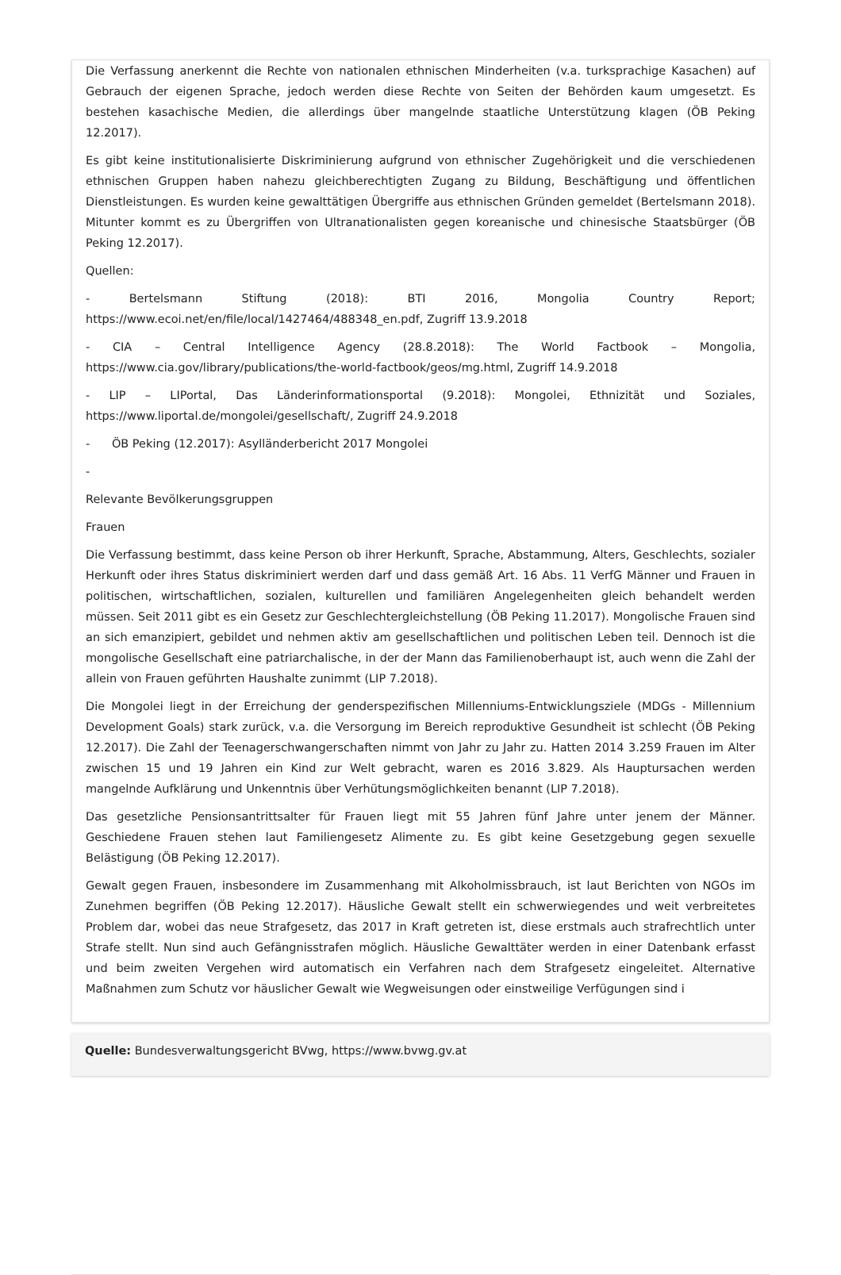Die Verfassung anerkennt die Rechte von nationalen ethnischen Minderheiten (v.a. turksprachige Kasachen) auf Gebrauch der eigenen Sprache, jedoch werden diese Rechte von Seiten der Behörden kaum umgesetzt. Es bestehen kasachische Medien, die allerdings über mangelnde staatliche Unterstützung klagen (ÖB Peking 12.2017).
Es gibt keine institutionalisierte Diskriminierung aufgrund von ethnischer Zugehörigkeit und die verschiedenen ethnischen Gruppen haben nahezu gleichberechtigten Zugang zu Bildung, Beschäftigung und öffentlichen Dienstleistungen. Es wurden keine gewalttätigen Übergriffe aus ethnischen Gründen gemeldet (Bertelsmann 2018). Mitunter kommt es zu Übergriffen von Ultranationalisten gegen koreanische und chinesische Staatsbürger (ÖB Peking 12.2017).
Quellen:
- Bertelsmann Stiftung (2018): BTI 2016, Mongolia Country Report; https://www.ecoi.net/en/file/local/1427464/488348_en.pdf, Zugriff 13.9.2018
- CIA – Central Intelligence Agency (28.8.2018): The World Factbook – Mongolia, https://www.cia.gov/library/publications/the-world-factbook/geos/mg.html, Zugriff 14.9.2018
- LIP – LIPortal, Das Länderinformationsportal (9.2018): Mongolei, Ethnizität und Soziales, https://www.liportal.de/mongolei/gesellschaft/, Zugriff 24.9.2018
- ÖB Peking (12.2017): Asylländerbericht 2017 Mongolei
-
Relevante Bevölkerungsgruppen
Frauen
Die Verfassung bestimmt, dass keine Person ob ihrer Herkunft, Sprache, Abstammung, Alters, Geschlechts, sozialer Herkunft oder ihres Status diskriminiert werden darf und dass gemäß Art. 16 Abs. 11 VerfG Männer und Frauen in politischen, wirtschaftlichen, sozialen, kulturellen und familiären Angelegenheiten gleich behandelt werden müssen. Seit 2011 gibt es ein Gesetz zur Geschlechtergleichstellung (ÖB Peking 11.2017). Mongolische Frauen sind an sich emanzipiert, gebildet und nehmen aktiv am gesellschaftlichen und politischen Leben teil. Dennoch ist die mongolische Gesellschaft eine patriarchalische, in der der Mann das Familienoberhaupt ist, auch wenn die Zahl der allein von Frauen geführten Haushalte zunimmt (LIP 7.2018).
Die Mongolei liegt in der Erreichung der genderspezifischen Millenniums-Entwicklungsziele (MDGs - Millennium Development Goals) stark zurück, v.a. die Versorgung im Bereich reproduktive Gesundheit ist schlecht (ÖB Peking 12.2017). Die Zahl der Teenagerschwangerschaften nimmt von Jahr zu Jahr zu. Hatten 2014 3.259 Frauen im Alter zwischen 15 und 19 Jahren ein Kind zur Welt gebracht, waren es 2016 3.829. Als Hauptursachen werden mangelnde Aufklärung und Unkenntnis über Verhütungsmöglichkeiten benannt (LIP 7.2018).
Das gesetzliche Pensionsantrittsalter für Frauen liegt mit 55 Jahren fünf Jahre unter jenem der Männer. Geschiedene Frauen stehen laut Familiengesetz Alimente zu. Es gibt keine Gesetzgebung gegen sexuelle Belästigung (ÖB Peking 12.2017).
Gewalt gegen Frauen, insbesondere im Zusammenhang mit Alkoholmissbrauch, ist laut Berichten von NGOs im Zunehmen begriffen (ÖB Peking 12.2017). Häusliche Gewalt stellt ein schwerwiegendes und weit verbreitetes Problem dar, wobei das neue Strafgesetz, das 2017 in Kraft getreten ist, diese erstmals auch strafrechtlich unter Strafe stellt. Nun sind auch Gefängnisstrafen möglich. Häusliche Gewalttäter werden in einer Datenbank erfasst und beim zweiten Vergehen wird automatisch ein Verfahren nach dem Strafgesetz eingeleitet. Alternative Maßnahmen zum Schutz vor häuslicher Gewalt wie Wegweisungen oder einstweilige Verfügungen sind i
Quelle: Bundesverwaltungsgericht BVwg, https://www.bvwg.gv.at